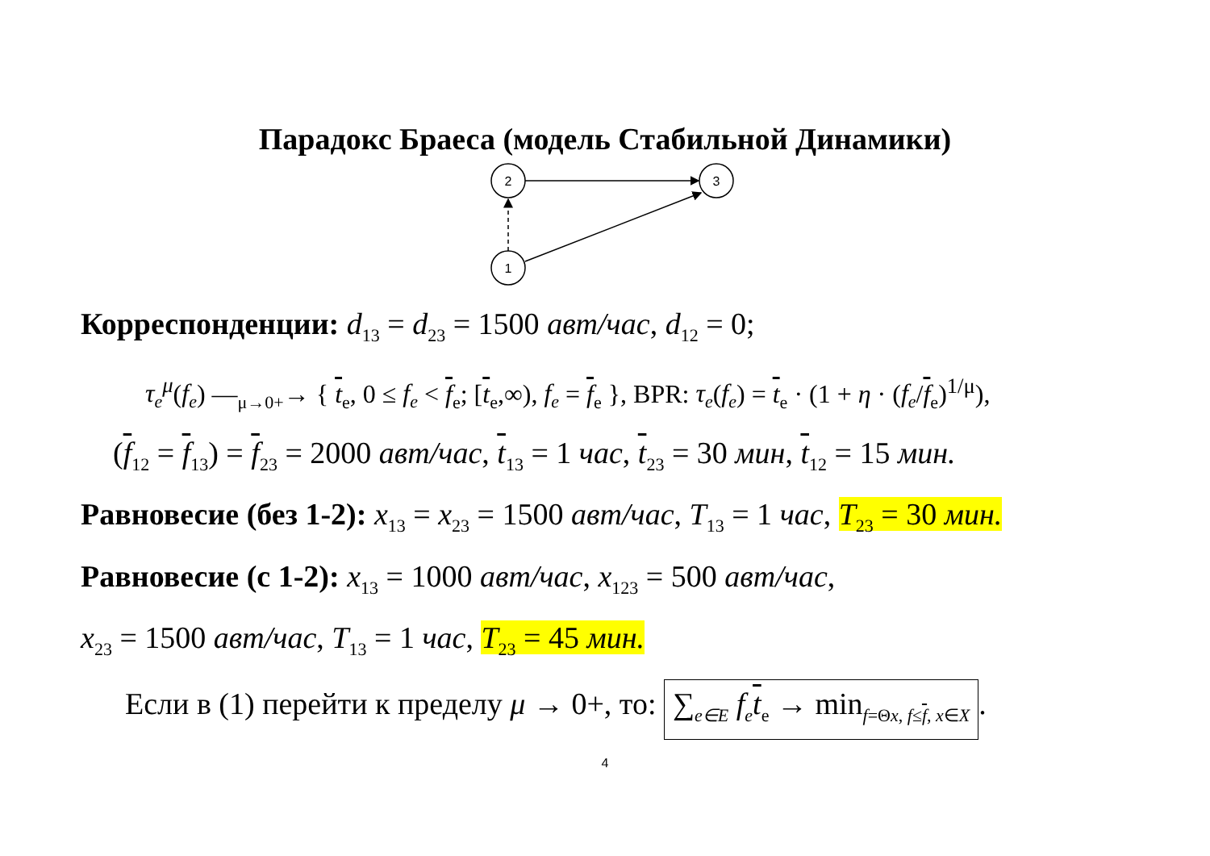Парадокс Браеса (модель Стабильной Динамики)
2
3
1
Корреспонденции: d<sub>13</sub> = d<sub>23</sub> = 1500 авт/час, d<sub>12</sub> = 0;
τ<sub>e</sub><sup>μ</sup>(f<sub>e</sub>) —<sub>μ→0+</sub>→ { t<sub>e</sub>, 0 ≤ f<sub>e</sub> < f<sub>e</sub>; [t<sub>e</sub>,∞), f<sub>e</sub> = f<sub>e</sub> }, BPR: τ<sub>e</sub>(f<sub>e</sub>) = t<sub>e</sub> · (1 + η · (f<sub>e</sub>/f<sub>e</sub>)<sup>1/μ</sup>),
(f<sub>12</sub> = f<sub>13</sub>) = f<sub>23</sub> = 2000 авт/час, t<sub>13</sub> = 1 час, t<sub>23</sub> = 30 мин, t<sub>12</sub> = 15 мин.
Равновесие (без 1-2): x<sub>13</sub> = x<sub>23</sub> = 1500 авт/час, T<sub>13</sub> = 1 час, T<sub>23</sub> = 30 мин.
Равновесие (с 1-2): x<sub>13</sub> = 1000 авт/час, x<sub>123</sub> = 500 авт/час,
x<sub>23</sub> = 1500 авт/час, T<sub>13</sub> = 1 час, T<sub>23</sub> = 45 мин.
Если в (1) перейти к пределу μ → 0+, то: ∑<sub>e∈E</sub> f<sub>e</sub> t<sub>e</sub> → min<sub>f=Θx, f≤f, x∈X</sub>.
4